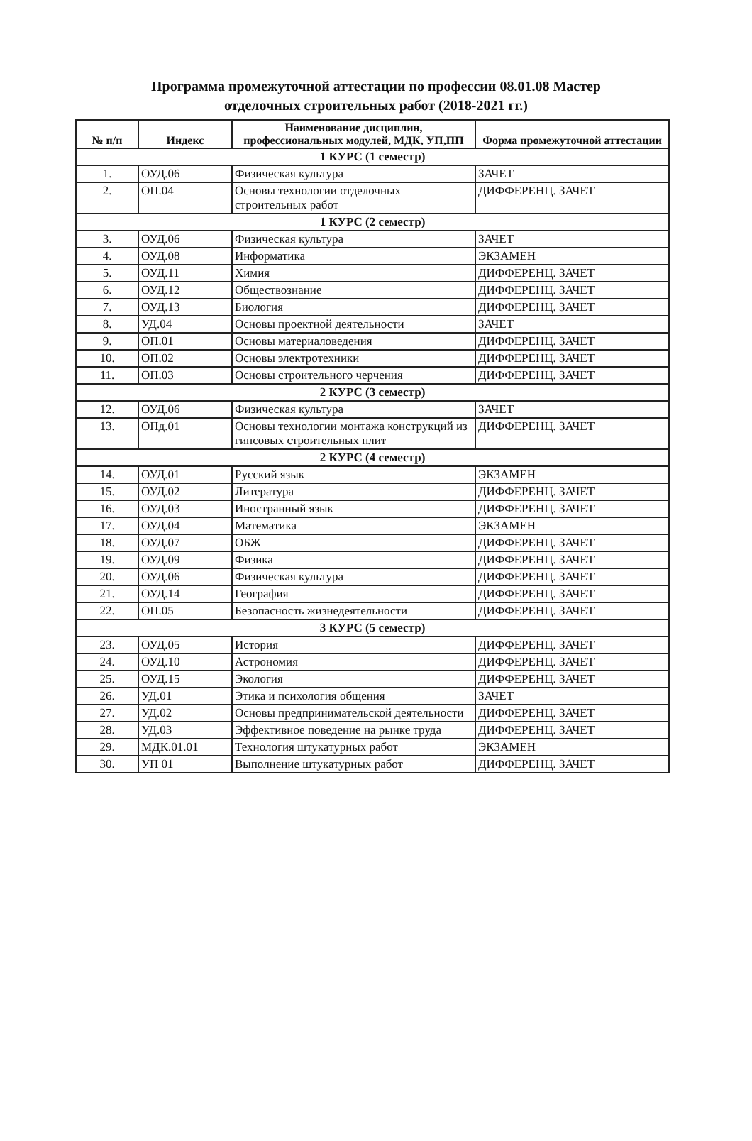Программа промежуточной аттестации по профессии 08.01.08 Мастер
отделочных строительных работ (2018-2021 гг.)
| № п/п | Индекс | Наименование дисциплин, профессиональных модулей, МДК, УП,ПП | Форма промежуточной аттестации |
| --- | --- | --- | --- |
| 1 КУРС (1 семестр) | | | |
| 1. | ОУД.06 | Физическая культура | ЗАЧЕТ |
| 2. | ОП.04 | Основы технологии отделочных строительных работ | ДИФФЕРЕНЦ. ЗАЧЕТ |
| 1 КУРС (2 семестр) | | | |
| 3. | ОУД.06 | Физическая культура | ЗАЧЕТ |
| 4. | ОУД.08 | Информатика | ЭКЗАМЕН |
| 5. | ОУД.11 | Химия | ДИФФЕРЕНЦ. ЗАЧЕТ |
| 6. | ОУД.12 | Обществознание | ДИФФЕРЕНЦ. ЗАЧЕТ |
| 7. | ОУД.13 | Биология | ДИФФЕРЕНЦ. ЗАЧЕТ |
| 8. | УД.04 | Основы проектной деятельности | ЗАЧЕТ |
| 9. | ОП.01 | Основы материаловедения | ДИФФЕРЕНЦ. ЗАЧЕТ |
| 10. | ОП.02 | Основы электротехники | ДИФФЕРЕНЦ. ЗАЧЕТ |
| 11. | ОП.03 | Основы строительного черчения | ДИФФЕРЕНЦ. ЗАЧЕТ |
| 2 КУРС (3 семестр) | | | |
| 12. | ОУД.06 | Физическая культура | ЗАЧЕТ |
| 13. | ОПд.01 | Основы технологии монтажа конструкций из гипсовых строительных плит | ДИФФЕРЕНЦ. ЗАЧЕТ |
| 2 КУРС (4 семестр) | | | |
| 14. | ОУД.01 | Русский язык | ЭКЗАМЕН |
| 15. | ОУД.02 | Литература | ДИФФЕРЕНЦ. ЗАЧЕТ |
| 16. | ОУД.03 | Иностранный язык | ДИФФЕРЕНЦ. ЗАЧЕТ |
| 17. | ОУД.04 | Математика | ЭКЗАМЕН |
| 18. | ОУД.07 | ОБЖ | ДИФФЕРЕНЦ. ЗАЧЕТ |
| 19. | ОУД.09 | Физика | ДИФФЕРЕНЦ. ЗАЧЕТ |
| 20. | ОУД.06 | Физическая культура | ДИФФЕРЕНЦ. ЗАЧЕТ |
| 21. | ОУД.14 | География | ДИФФЕРЕНЦ. ЗАЧЕТ |
| 22. | ОП.05 | Безопасность жизнедеятельности | ДИФФЕРЕНЦ. ЗАЧЕТ |
| 3 КУРС (5 семестр) | | | |
| 23. | ОУД.05 | История | ДИФФЕРЕНЦ. ЗАЧЕТ |
| 24. | ОУД.10 | Астрономия | ДИФФЕРЕНЦ. ЗАЧЕТ |
| 25. | ОУД.15 | Экология | ДИФФЕРЕНЦ. ЗАЧЕТ |
| 26. | УД.01 | Этика и психология общения | ЗАЧЕТ |
| 27. | УД.02 | Основы предпринимательской деятельности | ДИФФЕРЕНЦ. ЗАЧЕТ |
| 28. | УД.03 | Эффективное поведение на рынке труда | ДИФФЕРЕНЦ. ЗАЧЕТ |
| 29. | МДК.01.01 | Технология штукатурных работ | ЭКЗАМЕН |
| 30. | УП 01 | Выполнение штукатурных работ | ДИФФЕРЕНЦ. ЗАЧЕТ |